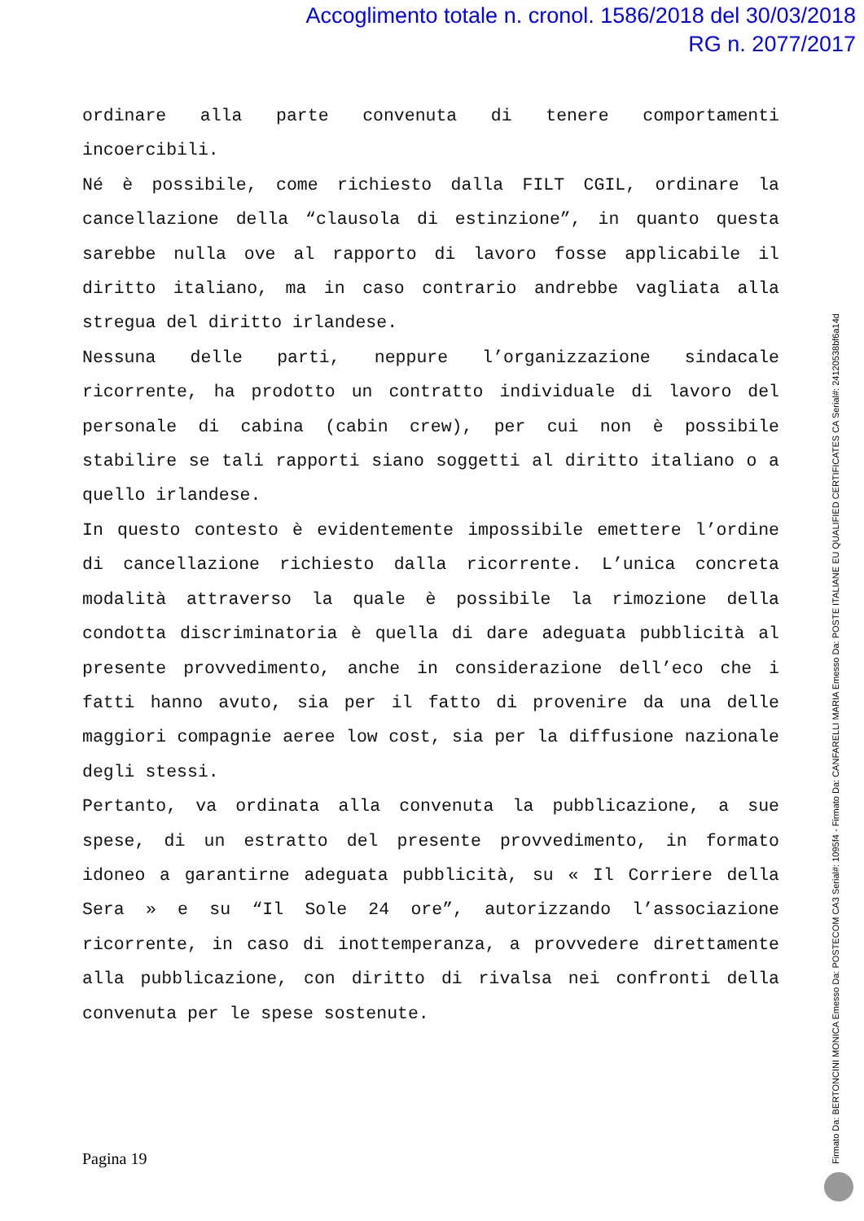Accoglimento totale n. cronol. 1586/2018 del 30/03/2018
RG n. 2077/2017
ordinare alla parte convenuta di tenere comportamenti incoercibili.
Né è possibile, come richiesto dalla FILT CGIL, ordinare la cancellazione della “clausola di estinzione”, in quanto questa sarebbe nulla ove al rapporto di lavoro fosse applicabile il diritto italiano, ma in caso contrario andrebbe vagliata alla stregua del diritto irlandese.
Nessuna delle parti, neppure l’organizzazione sindacale ricorrente, ha prodotto un contratto individuale di lavoro del personale di cabina (cabin crew), per cui non è possibile stabilire se tali rapporti siano soggetti al diritto italiano o a quello irlandese.
In questo contesto è evidentemente impossibile emettere l’ordine di cancellazione richiesto dalla ricorrente. L’unica concreta modalità attraverso la quale è possibile la rimozione della condotta discriminatoria è quella di dare adeguata pubblicità al presente provvedimento, anche in considerazione dell’eco che i fatti hanno avuto, sia per il fatto di provenire da una delle maggiori compagnie aeree low cost, sia per la diffusione nazionale degli stessi.
Pertanto, va ordinata alla convenuta la pubblicazione, a sue spese, di un estratto del presente provvedimento, in formato idoneo a garantirne adeguata pubblicità, su « Il Corriere della Sera » e su “Il Sole 24 ore”, autorizzando l’associazione ricorrente, in caso di inottemperanza, a provvedere direttamente alla pubblicazione, con diritto di rivalsa nei confronti della convenuta per le spese sostenute.
Pagina 19
Firmato Da: BERTONCINI MONICA Emesso Da: POSTECOM CA3 Serial#: 1095f4 - Firmato Da: CANFARELLI MARIA Emesso Da: POSTE ITALIANE EU QUALIFIED CERTIFICATES CA Serial#: 24120538bf6a14d